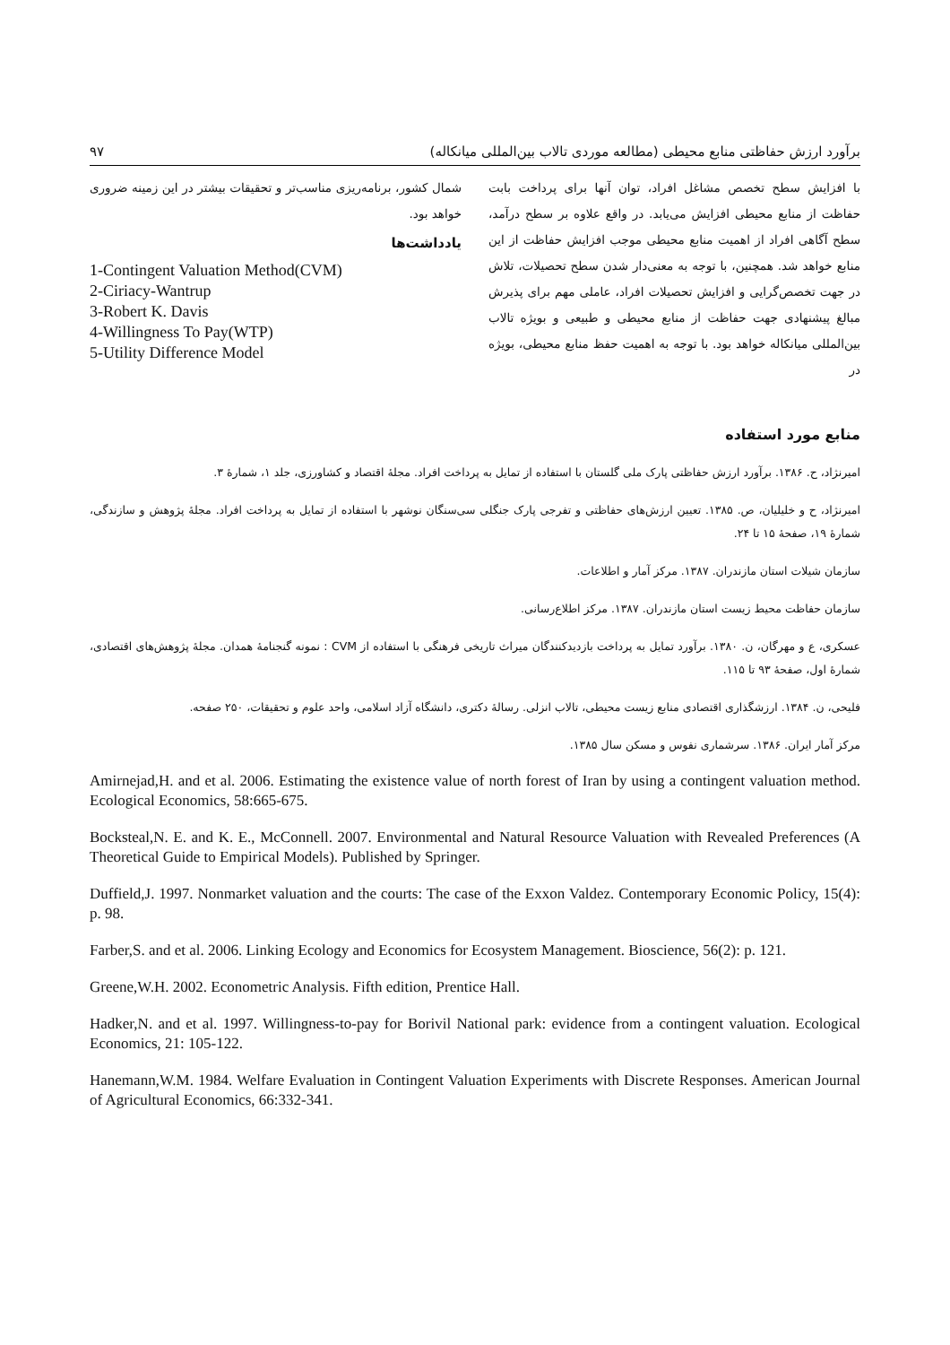برآورد ارزش حفاظتی منابع محیطی (مطالعه موردی تالاب بین‌المللی میانکاله) ۹۷
با افزایش سطح تخصص مشاغل افراد، توان آنها برای پرداخت بابت حفاظت از منابع محیطی افزایش می‌یابد. در واقع علاوه بر سطح درآمد، سطح آگاهی افراد از اهمیت منابع محیطی موجب افزایش حفاظت از این منابع خواهد شد. همچنین، با توجه به معنی‌دار شدن سطح تحصیلات، تلاش در جهت تخصص‌گرایی و افزایش تحصیلات افراد، عاملی مهم برای پذیرش مبالغ پیشنهادی جهت حفاظت از منابع محیطی و طبیعی و بویژه تالاب بین‌المللی میانکاله خواهد بود. با توجه به اهمیت حفظ منابع محیطی، بویژه در
شمال کشور، برنامه‌ریزی مناسب‌تر و تحقیقات بیشتر در این زمینه ضروری خواهد بود.
یادداشت‌ها
1-Contingent Valuation Method(CVM)
2-Ciriacy-Wantrup
3-Robert K. Davis
4-Willingness To Pay(WTP)
5-Utility Difference Model
منابع مورد استفاده
امیرنژاد، ح. ۱۳۸۶. برآورد ارزش حفاظتی پارک ملی گلستان با استفاده از تمایل به پرداخت افراد. مجلهٔ اقتصاد و کشاورزی، جلد ۱، شمارهٔ ۳.
امیرنژاد، ح و خلیلیان، ص. ۱۳۸۵. تعیین ارزش‌های حفاظتی و تفرجی پارک جنگلی سی‌سنگان نوشهر با استفاده از تمایل به پرداخت افراد. مجلهٔ پژوهش و سازندگی، شمارهٔ ۱۹، صفحهٔ ۱۵ تا ۲۴.
سازمان شیلات استان مازندران. ۱۳۸۷. مرکز آمار و اطلاعات.
سازمان حفاظت محیط زیست استان مازندران. ۱۳۸۷. مرکز اطلاع‌رسانی.
عسکری، ع و مهرگان، ن. ۱۳۸۰. برآورد تمایل به پرداخت بازدیدکنندگان میراث تاریخی فرهنگی با استفاده از CVM : نمونه گنجنامهٔ همدان. مجلهٔ پژوهش‌های اقتصادی، شمارهٔ اول، صفحهٔ ۹۳ تا ۱۱۵.
فلیحی، ن. ۱۳۸۴. ارزشگذاری اقتصادی منابع زیست محیطی، تالاب انزلی. رسالهٔ دکتری، دانشگاه آزاد اسلامی، واحد علوم و تحقیقات، ۲۵۰ صفحه.
مرکز آمار ایران. ۱۳۸۶. سرشماری نفوس و مسکن سال ۱۳۸۵.
Amirnejad,H. and et al. 2006. Estimating the existence value of north forest of Iran by using a contingent valuation method. Ecological Economics, 58:665-675.
Bocksteal,N. E. and K. E., McConnell. 2007. Environmental and Natural Resource Valuation with Revealed Preferences (A Theoretical Guide to Empirical Models). Published by Springer.
Duffield,J. 1997. Nonmarket valuation and the courts: The case of the Exxon Valdez. Contemporary Economic Policy, 15(4): p. 98.
Farber,S. and et al. 2006. Linking Ecology and Economics for Ecosystem Management. Bioscience, 56(2): p. 121.
Greene,W.H. 2002. Econometric Analysis. Fifth edition, Prentice Hall.
Hadker,N. and et al. 1997. Willingness-to-pay for Borivil National park: evidence from a contingent valuation. Ecological Economics, 21: 105-122.
Hanemann,W.M. 1984. Welfare Evaluation in Contingent Valuation Experiments with Discrete Responses. American Journal of Agricultural Economics, 66:332-341.